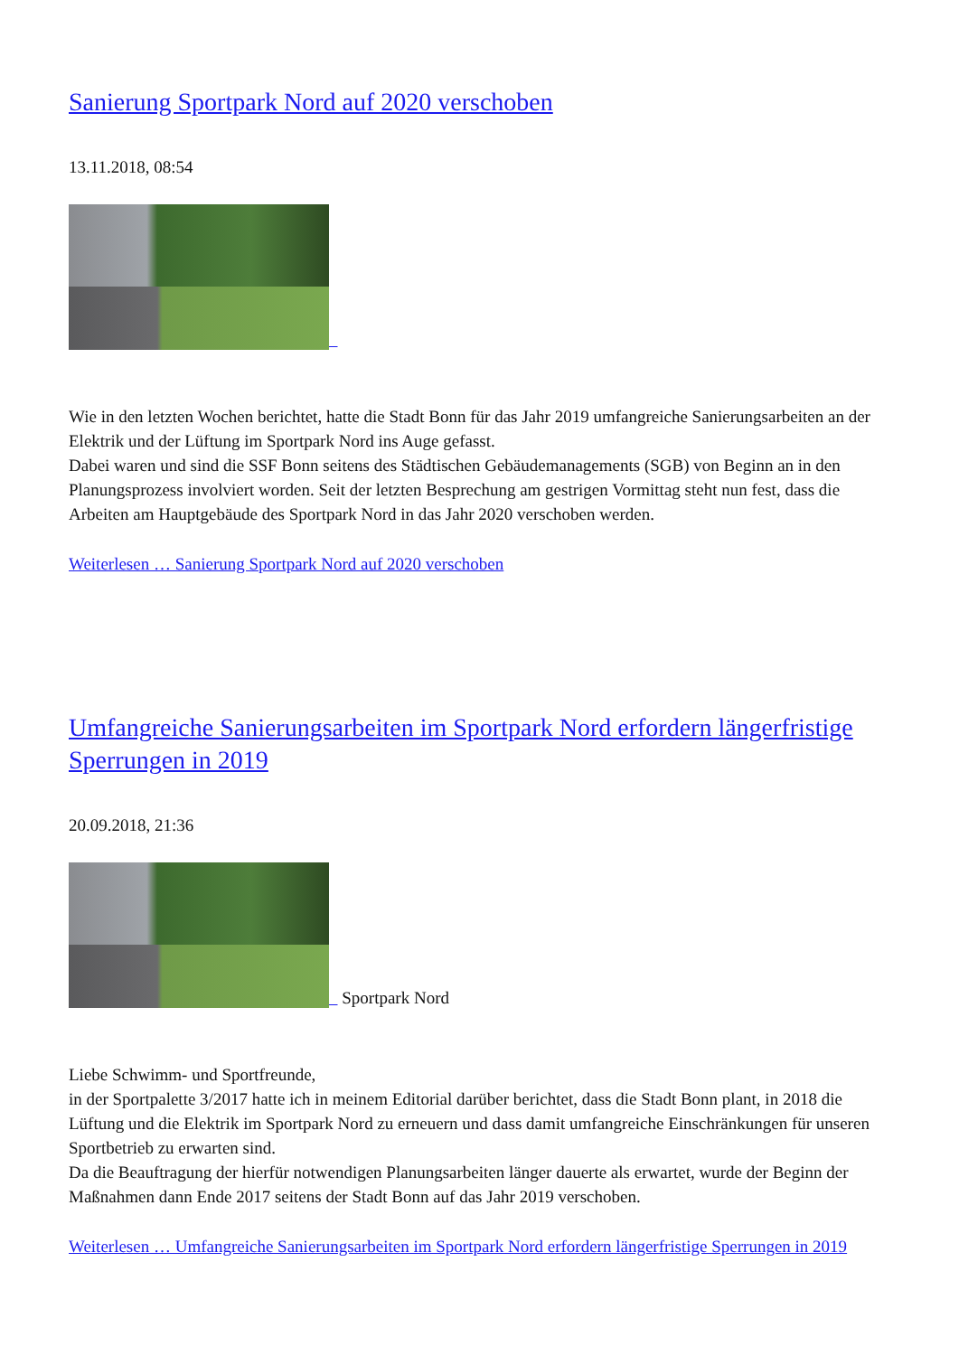Sanierung Sportpark Nord auf 2020 verschoben
13.11.2018, 08:54
Wie in den letzten Wochen berichtet, hatte die Stadt Bonn für das Jahr 2019 umfangreiche Sanierungsarbeiten an der Elektrik und der Lüftung im Sportpark Nord ins Auge gefasst.
Dabei waren und sind die SSF Bonn seitens des Städtischen Gebäudemanagements (SGB) von Beginn an in den Planungsprozess involviert worden. Seit der letzten Besprechung am gestrigen Vormittag steht nun fest, dass die Arbeiten am Hauptgebäude des Sportpark Nord in das Jahr 2020 verschoben werden.
Weiterlesen … Sanierung Sportpark Nord auf 2020 verschoben
Umfangreiche Sanierungsarbeiten im Sportpark Nord erfordern längerfristige Sperrungen in 2019
20.09.2018, 21:36
Sportpark Nord
Liebe Schwimm- und Sportfreunde,
in der Sportpalette 3/2017 hatte ich in meinem Editorial darüber berichtet, dass die Stadt Bonn plant, in 2018 die Lüftung und die Elektrik im Sportpark Nord zu erneuern und dass damit umfangreiche Einschränkungen für unseren Sportbetrieb zu erwarten sind.
Da die Beauftragung der hierfür notwendigen Planungsarbeiten länger dauerte als erwartet, wurde der Beginn der Maßnahmen dann Ende 2017 seitens der Stadt Bonn auf das Jahr 2019 verschoben.
Weiterlesen … Umfangreiche Sanierungsarbeiten im Sportpark Nord erfordern längerfristige Sperrungen in 2019